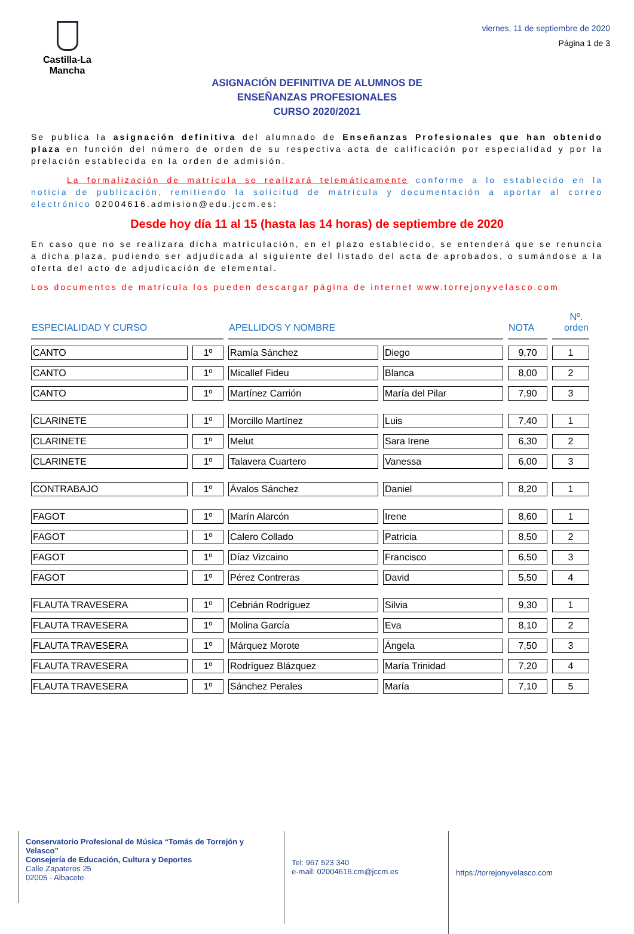Castilla-La Mancha
viernes, 11 de septiembre de 2020
Página 1 de 3
ASIGNACIÓN DEFINITIVA DE ALUMNOS DE
ENSEÑANZAS PROFESIONALES
CURSO 2020/2021
Se publica la asignación definitiva del alumnado de Enseñanzas Profesionales que han obtenido plaza en función del número de orden de su respectiva acta de calificación por especialidad y por la prelación establecida en la orden de admisión.
La formalización de matrícula se realizará telemáticamente conforme a lo establecido en la noticia de publicación, remitiendo la solicitud de matrícula y documentación a aportar al correo electrónico 02004616.admision@edu.jccm.es:
Desde hoy día 11 al 15 (hasta las 14 horas) de septiembre de 2020
En caso que no se realizara dicha matriculación, en el plazo establecido, se entenderá que se renuncia a dicha plaza, pudiendo ser adjudicada al siguiente del listado del acta de aprobados, o sumándose a la oferta del acto de adjudicación de elemental.
Los documentos de matrícula los pueden descargar página de internet www.torrejonyvelasco.com
| ESPECIALIDAD Y CURSO | | APELLIDOS Y NOMBRE | | NOTA | Nº. orden |
| --- | --- | --- | --- | --- | --- |
| CANTO | 1º | Ramía Sánchez | Diego | 9,70 | 1 |
| CANTO | 1º | Micallef Fideu | Blanca | 8,00 | 2 |
| CANTO | 1º | Martínez Carrión | María del Pilar | 7,90 | 3 |
| CLARINETE | 1º | Morcillo Martínez | Luis | 7,40 | 1 |
| CLARINETE | 1º | Melut | Sara Irene | 6,30 | 2 |
| CLARINETE | 1º | Talavera Cuartero | Vanessa | 6,00 | 3 |
| CONTRABAJO | 1º | Ávalos Sánchez | Daniel | 8,20 | 1 |
| FAGOT | 1º | Marín Alarcón | Irene | 8,60 | 1 |
| FAGOT | 1º | Calero Collado | Patricia | 8,50 | 2 |
| FAGOT | 1º | Díaz Vizcaino | Francisco | 6,50 | 3 |
| FAGOT | 1º | Pérez Contreras | David | 5,50 | 4 |
| FLAUTA TRAVESERA | 1º | Cebrián Rodríguez | Silvia | 9,30 | 1 |
| FLAUTA TRAVESERA | 1º | Molina García | Eva | 8,10 | 2 |
| FLAUTA TRAVESERA | 1º | Márquez Morote | Ángela | 7,50 | 3 |
| FLAUTA TRAVESERA | 1º | Rodríguez Blázquez | María Trinidad | 7,20 | 4 |
| FLAUTA TRAVESERA | 1º | Sánchez Perales | María | 7,10 | 5 |
Conservatorio Profesional de Música “Tomás de Torrejón y Velasco”
Consejería de Educación, Cultura y Deportes
Calle Zapateros 25
02005 - Albacete
Tel: 967 523 340
e-mail: 02004616.cm@jccm.es
https://torrejonyvelasco.com